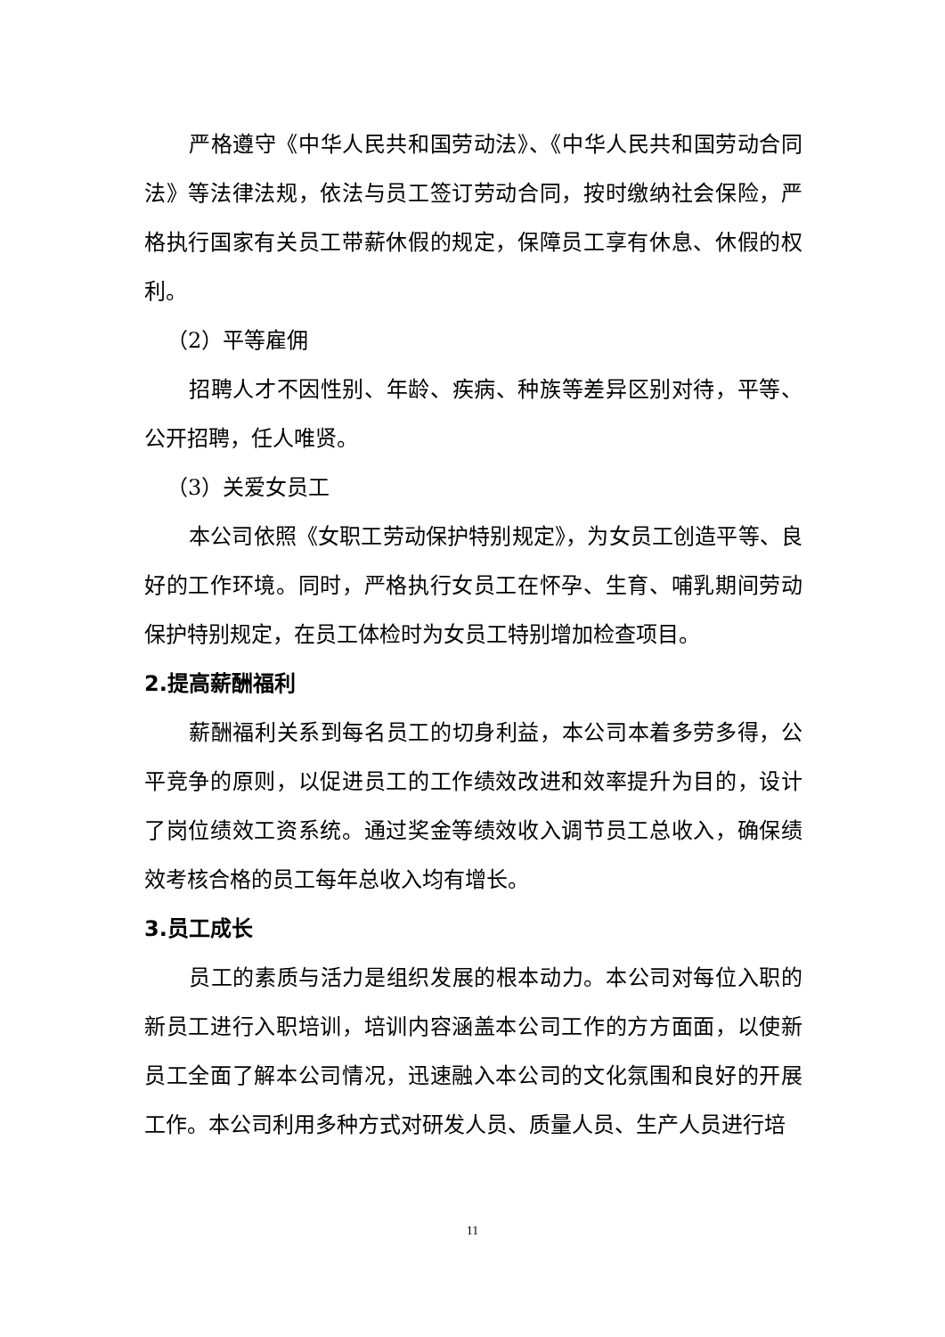严格遵守《中华人民共和国劳动法》、《中华人民共和国劳动合同法》等法律法规，依法与员工签订劳动合同，按时缴纳社会保险，严格执行国家有关员工带薪休假的规定，保障员工享有休息、休假的权利。
（2）平等雇佣
招聘人才不因性别、年龄、疾病、种族等差异区别对待，平等、公开招聘，任人唯贤。
（3）关爱女员工
本公司依照《女职工劳动保护特别规定》，为女员工创造平等、良好的工作环境。同时，严格执行女员工在怀孕、生育、哺乳期间劳动保护特别规定，在员工体检时为女员工特别增加检查项目。
2.提高薪酬福利
薪酬福利关系到每名员工的切身利益，本公司本着多劳多得，公平竞争的原则，以促进员工的工作绩效改进和效率提升为目的，设计了岗位绩效工资系统。通过奖金等绩效收入调节员工总收入，确保绩效考核合格的员工每年总收入均有增长。
3.员工成长
员工的素质与活力是组织发展的根本动力。本公司对每位入职的新员工进行入职培训，培训内容涵盖本公司工作的方方面面，以使新员工全面了解本公司情况，迅速融入本公司的文化氛围和良好的开展工作。本公司利用多种方式对研发人员、质量人员、生产人员进行培
11